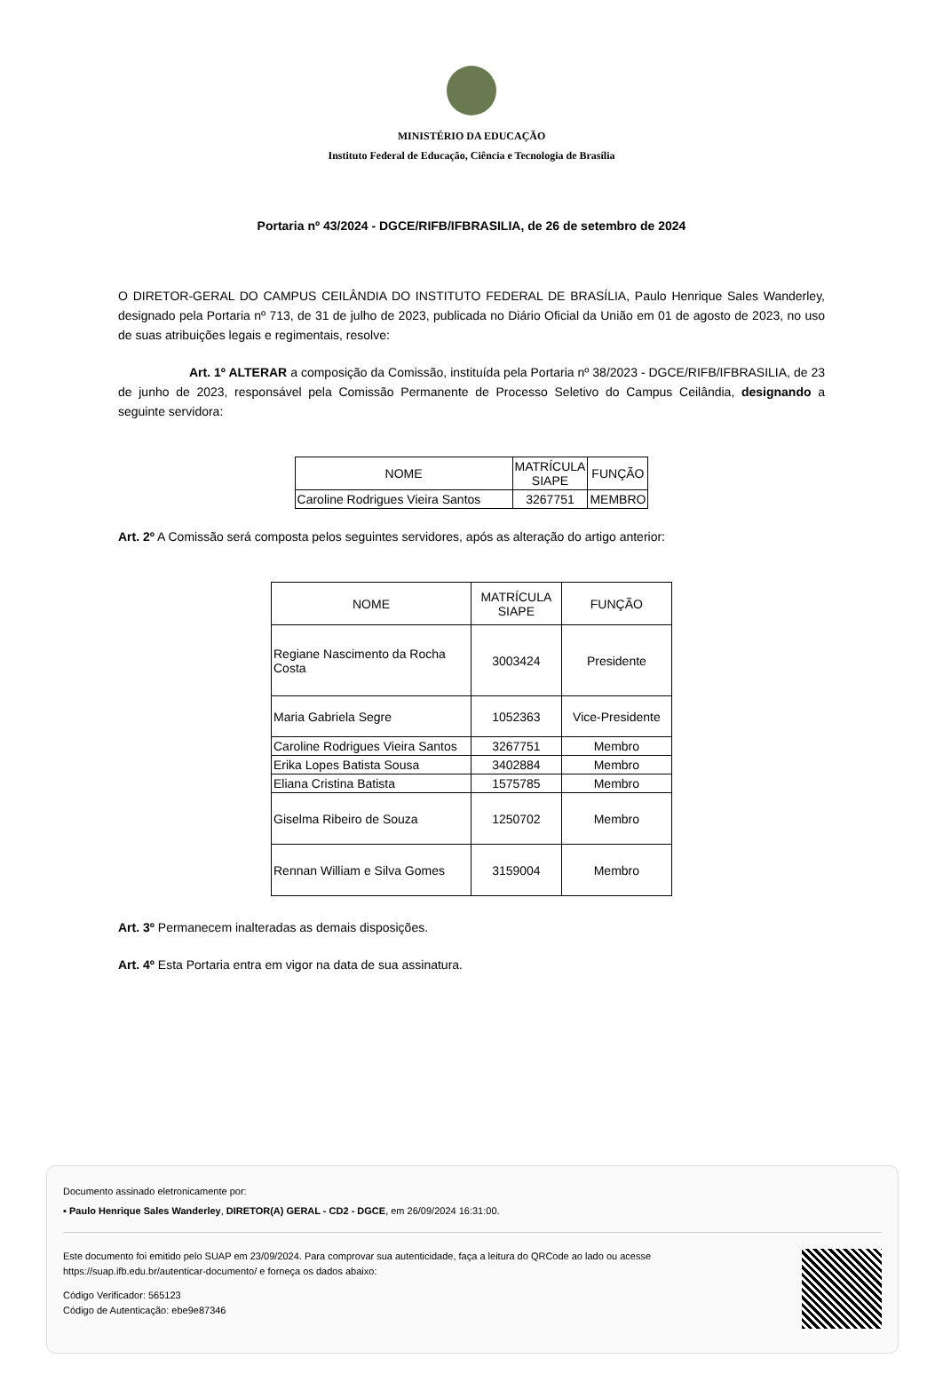MINISTÉRIO DA EDUCAÇÃO
Instituto Federal de Educação, Ciência e Tecnologia de Brasília
Portaria nº 43/2024 - DGCE/RIFB/IFBRASILIA, de 26 de setembro de 2024
O DIRETOR-GERAL DO CAMPUS CEILÂNDIA DO INSTITUTO FEDERAL DE BRASÍLIA, Paulo Henrique Sales Wanderley, designado pela Portaria nº 713, de 31 de julho de 2023, publicada no Diário Oficial da União em 01 de agosto de 2023, no uso de suas atribuições legais e regimentais, resolve:
Art. 1º ALTERAR a composição da Comissão, instituída pela Portaria nº 38/2023 - DGCE/RIFB/IFBRASILIA, de 23 de junho de 2023, responsável pela Comissão Permanente de Processo Seletivo do Campus Ceilândia, designando a seguinte servidora:
| NOME | MATRÍCULA SIAPE | FUNÇÃO |
| Caroline Rodrigues Vieira Santos | 3267751 | MEMBRO |
Art. 2º A Comissão será composta pelos seguintes servidores, após as alteração do artigo anterior:
| NOME | MATRÍCULA SIAPE | FUNÇÃO |
| Regiane Nascimento da Rocha Costa | 3003424 | Presidente |
| Maria Gabriela Segre | 1052363 | Vice-Presidente |
| Caroline Rodrigues Vieira Santos | 3267751 | Membro |
| Erika Lopes Batista Sousa | 3402884 | Membro |
| Eliana Cristina Batista | 1575785 | Membro |
| Giselma Ribeiro de Souza | 1250702 | Membro |
| Rennan William e Silva Gomes | 3159004 | Membro |
Art. 3º Permanecem inalteradas as demais disposições.
Art. 4º Esta Portaria entra em vigor na data de sua assinatura.
Documento assinado eletronicamente por:
▪ Paulo Henrique Sales Wanderley, DIRETOR(A) GERAL - CD2 - DGCE, em 26/09/2024 16:31:00.
Este documento foi emitido pelo SUAP em 23/09/2024. Para comprovar sua autenticidade, faça a leitura do QRCode ao lado ou acesse https://suap.ifb.edu.br/autenticar-documento/ e forneça os dados abaixo:
Código Verificador: 565123
Código de Autenticação: ebe9e87346